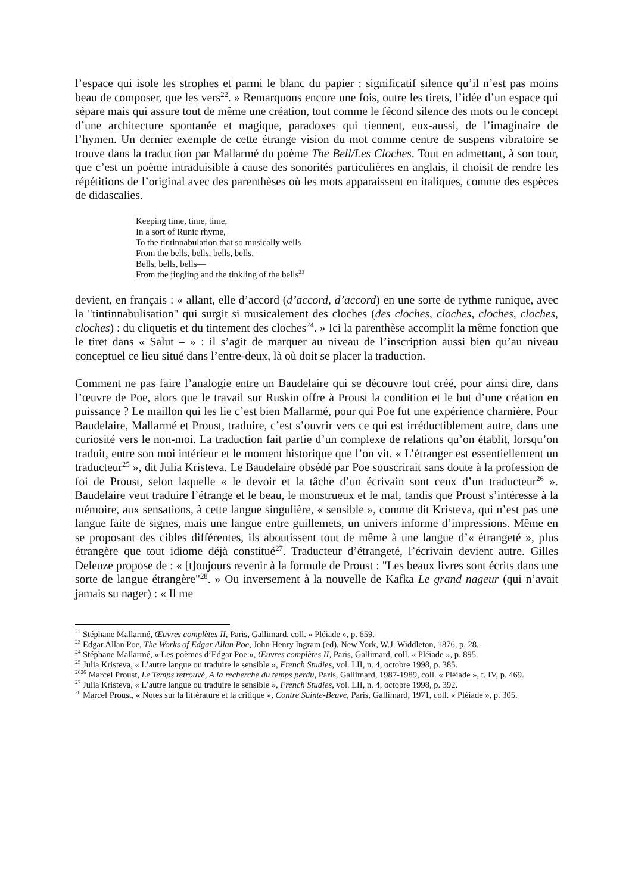l’espace qui isole les strophes et parmi le blanc du papier : significatif silence qu’il n’est pas moins beau de composer, que les vers<sup>22</sup>. » Remarquons encore une fois, outre les tirets, l’idée d’un espace qui sépare mais qui assure tout de même une création, tout comme le fécond silence des mots ou le concept d’une architecture spontanée et magique, paradoxes qui tiennent, eux-aussi, de l’imaginaire de l’hymen. Un dernier exemple de cette étrange vision du mot comme centre de suspens vibratoire se trouve dans la traduction par Mallarmé du poème The Bell/Les Cloches. Tout en admettant, à son tour, que c’est un poème intraduisible à cause des sonorités particulières en anglais, il choisit de rendre les répétitions de l’original avec des parenthèses où les mots apparaissent en italiques, comme des espèces de didascalies.
Keeping time, time, time,
In a sort of Runic rhyme,
To the tintinnabulation that so musically wells
From the bells, bells, bells, bells,
Bells, bells, bells—
From the jingling and the tinkling of the bells<sup>23</sup>
devient, en français : « allant, elle d’accord (d’accord, d’accord) en une sorte de rythme runique, avec la "tintinnabulisation" qui surgit si musicalement des cloches (des cloches, cloches, cloches, cloches, cloches) : du cliquetis et du tintement des cloches<sup>24</sup>. » Ici la parenthèse accomplit la même fonction que le tiret dans « Salut – » : il s’agit de marquer au niveau de l’inscription aussi bien qu’au niveau conceptuel ce lieu situé dans l’entre-deux, là où doit se placer la traduction.
Comment ne pas faire l’analogie entre un Baudelaire qui se découvre tout créé, pour ainsi dire, dans l’œuvre de Poe, alors que le travail sur Ruskin offre à Proust la condition et le but d’une création en puissance ? Le maillon qui les lie c’est bien Mallarmé, pour qui Poe fut une expérience charnière. Pour Baudelaire, Mallarmé et Proust, traduire, c’est s’ouvrir vers ce qui est irréductiblement autre, dans une curiosité vers le non-moi. La traduction fait partie d’un complexe de relations qu’on établit, lorsqu’on traduit, entre son moi intérieur et le moment historique que l’on vit. « L’étranger est essentiellement un traducteur<sup>25</sup> », dit Julia Kristeva. Le Baudelaire obsédé par Poe souscrirait sans doute à la profession de foi de Proust, selon laquelle « le devoir et la tâche d’un écrivain sont ceux d’un traducteur<sup>26</sup> ». Baudelaire veut traduire l’étrange et le beau, le monstrueux et le mal, tandis que Proust s’intéresse à la mémoire, aux sensations, à cette langue singulière, « sensible », comme dit Kristeva, qui n’est pas une langue faite de signes, mais une langue entre guillemets, un univers informe d’impressions. Même en se proposant des cibles différentes, ils aboutissent tout de même à une langue d’« étrangeté », plus étrangère que tout idiome déjà constitué<sup>27</sup>. Traducteur d’étrangeté, l’écrivain devient autre. Gilles Deleuze propose de : « [t]oujours revenir à la formule de Proust : "Les beaux livres sont écrits dans une sorte de langue étrangère"<sup>28</sup>. » Ou inversement à la nouvelle de Kafka Le grand nageur (qui n’avait jamais su nager) : « Il me
<sup>22</sup> Stéphane Mallarmé, Œuvres complètes II, Paris, Gallimard, coll. « Pléiade », p. 659.
<sup>23</sup> Edgar Allan Poe, The Works of Edgar Allan Poe, John Henry Ingram (ed), New York, W.J. Widdleton, 1876, p. 28.
<sup>24</sup> Stéphane Mallarmé, « Les poèmes d’Edgar Poe », Œuvres complètes II, Paris, Gallimard, coll. « Pléiade », p. 895.
<sup>25</sup> Julia Kristeva, « L’autre langue ou traduire le sensible », French Studies, vol. LII, n. 4, octobre 1998, p. 385.
<sup>2626</sup> Marcel Proust, Le Temps retrouvé, A la recherche du temps perdu, Paris, Gallimard, 1987-1989, coll. « Pléiade », t. IV, p. 469.
<sup>27</sup> Julia Kristeva, « L’autre langue ou traduire le sensible », French Studies, vol. LII, n. 4, octobre 1998, p. 392.
<sup>28</sup> Marcel Proust, « Notes sur la littérature et la critique », Contre Sainte-Beuve, Paris, Gallimard, 1971, coll. « Pléiade », p. 305.